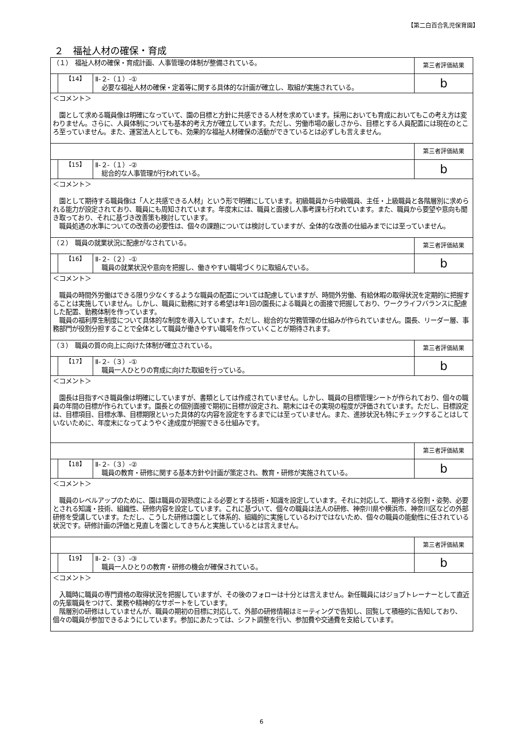【第二白百合乳児保育園】
２　福祉人材の確保・育成
| （１） 福祉人材の確保・育成計画、人事管理の体制が整備されている。 | | | 第三者評価結果 |
| | 【14】 | Ⅱ-２-（１）-① 必要な福祉人材の確保・定着等に関する具体的な計画が確立し、取組が実施されている。 | b |
| ＜コメント＞ 園として求める職員像は明確になっていて、園の目標と方針に共感できる人材を求めています。採用においても育成においてもこの考え方は変わりません。さらに、人員体制についても基本的考え方が確立しています。ただし、労働市場の厳しさから、目標とする人員配置には現在のところ至っていません。また、運営法人としても、効果的な福祉人材確保の活動ができているとは必ずしも言えません。 | | | |
| | | | 第三者評価結果 |
| | 【15】 | Ⅱ-２-（１）-② 総合的な人事管理が行われている。 | b |
| ＜コメント＞ 園として期待する職員像は「人と共感できる人材」という形で明確にしています。初級職員から中級職員、主任・上級職員と各階層別に求められる能力が設定されており、職員にも周知されています。年度末には、職員と面接し人事考課も行われています。また、職員から要望や意向も聞き取っており、それに基づき改善策も検討しています。 職員処遇の水準についての改善の必要性は、個々の課題については検討していますが、全体的な改善の仕組みまでには至っていません。 | | | |
| （２） 職員の就業状況に配慮がなされている。 | | | 第三者評価結果 |
| | 【16】 | Ⅱ-２-（２）-① 職員の就業状況や意向を把握し、働きやすい職場づくりに取組んでいる。 | b |
| ＜コメント＞ 職員の時間外労働はできる限り少なくするような職員の配置については配慮していますが、時間外労働、有給休暇の取得状況を定期的に把握することは実施していません。しかし、職員に勤務に対する希望は年1回の園長による職員との面接で把握しており、ワークライフバランスに配慮した配置、勤務体制を作っています。 職員の福利厚生制度について具体的な制度を導入しています。ただし、総合的な労務管理の仕組みが作られていません。園長、リーダー層、事務部門が役割分担することで全体として職員が働きやすい職場を作っていくことが期待されます。 | | | |
| （３） 職員の質の向上に向けた体制が確立されている。 | | | 第三者評価結果 |
| | 【17】 | Ⅱ-２-（３）-① 職員一人ひとりの育成に向けた取組を行っている。 | b |
| ＜コメント＞ 園長は目指すべき職員像は明確にしていますが、書類としては作成されていません。しかし、職員の目標管理シートが作られており、個々の職員の年間の目標が作られています。園長との個別面接で期初に目標が設定され、期末にはその実現の程度が評価されています。ただし、目標設定は、目標項目、目標水準、目標期限といった具体的な内容を設定をするまでには至っていません。また、進捗状況も特にチェックすることはしていないために、年度末になってようやく達成度が把握できる仕組みです。 | | | |
| | | | 第三者評価結果 |
| | 【18】 | Ⅱ-２-（３）-② 職員の教育・研修に関する基本方針や計画が策定され、教育・研修が実施されている。 | b |
| ＜コメント＞ 職員のレベルアップのために、園は職員の習熟度による必要とする技術・知識を設定しています。それに対応して、期待する役割・姿勢、必要とされる知識・技術、組織性、研修内容を設定しています。これに基づいて、個々の職員は法人の研修、神奈川県や横浜市、神奈川区などの外部研修を受講しています。ただし、こうした研修は園として体系的、組織的に実施しているわけではないため、個々の職員の能動性に任されている状況です。研修計画の評価と見直しを園としてきちんと実施しているとは言えません。 | | | |
| | | | 第三者評価結果 |
| | 【19】 | Ⅱ-２-（３）-③ 職員一人ひとりの教育・研修の機会が確保されている。 | b |
| ＜コメント＞ 入職時に職員の専門資格の取得状況を把握していますが、その後のフォローは十分とは言えません。新任職員にはジョブトレーナーとして直近の先輩職員をつけて、業務や精神的なサポートをしています。 階層別の研修はしていませんが、職員の期初の目標に対応して、外部の研修情報はミーティングで告知し、回覧して積極的に告知しており、個々の職員が参加できるようにしています。参加にあたっては、シフト調整を行い、参加費や交通費を支給しています。 | | | |
6